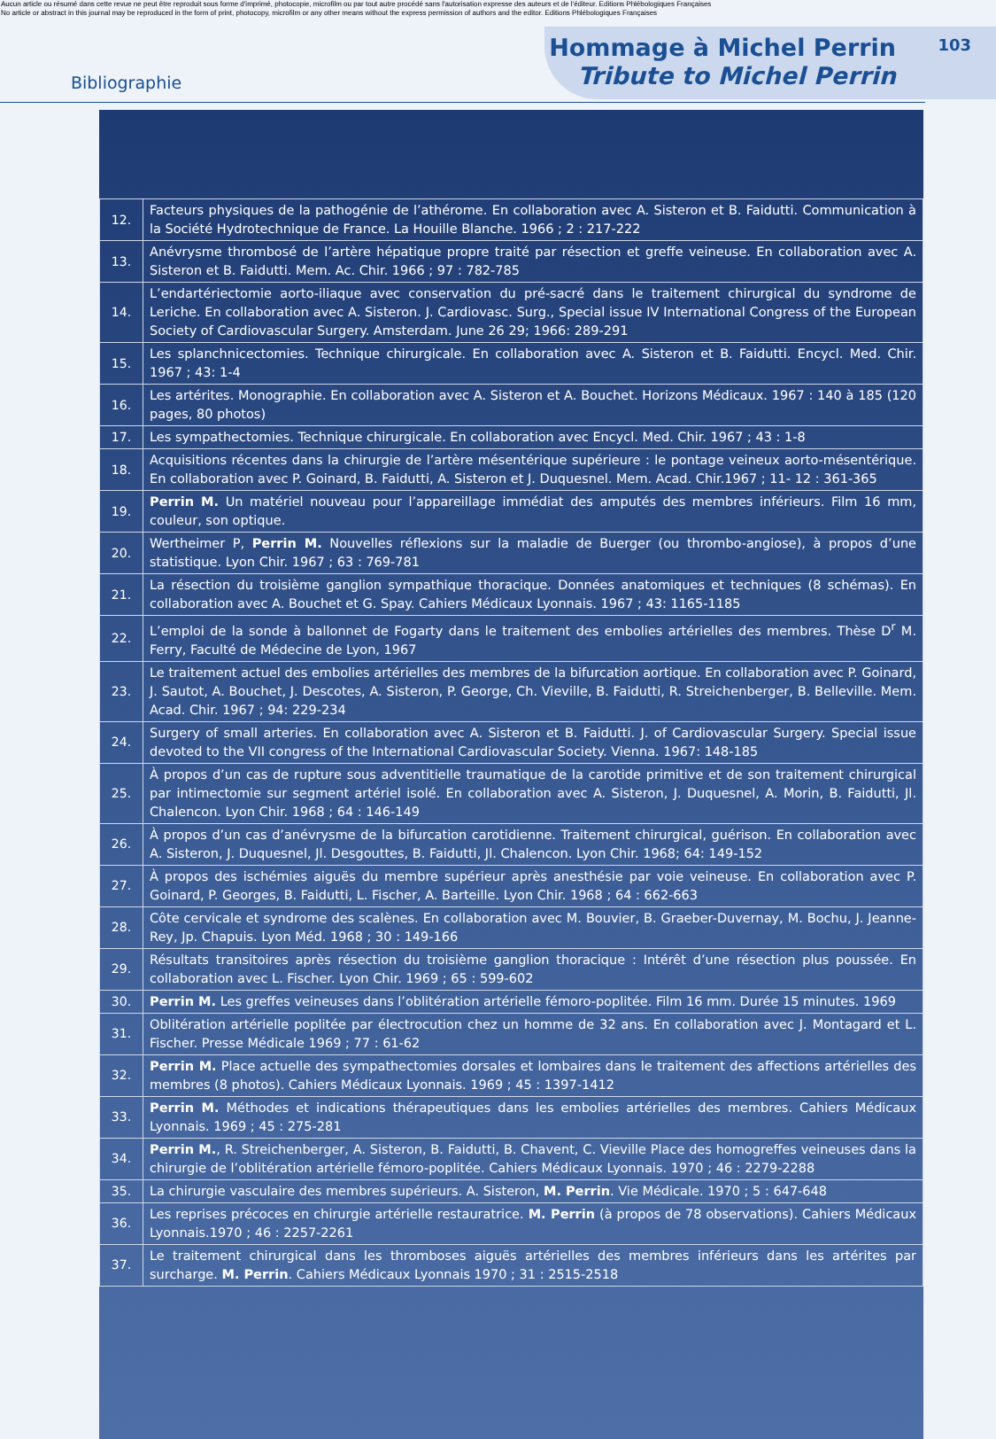Aucun article ou résumé dans cette revue ne peut être reproduit sous forme d'imprimé, photocopie, microfilm ou par tout autre procédé sans l'autorisation expresse des auteurs et de l'éditeur. Editions Phlébologiques Françaises
No article or abstract in this journal may be reproduced in the form of print, photocopy, microfilm or any other means without the express permission of authors and the editor. Editions Phlébologiques Françaises
Bibliographie
Hommage à Michel Perrin
Tribute to Michel Perrin
103
| 12. | Facteurs physiques de la pathogénie de l’athérome. En collaboration avec A. Sisteron et B. Faidutti. Communication à la Société Hydrotechnique de France. La Houille Blanche. 1966 ; 2 : 217-222 |
| 13. | Anévrysme thrombosé de l’artère hépatique propre traité par résection et greffe veineuse. En collaboration avec A. Sisteron et B. Faidutti. Mem. Ac. Chir. 1966 ; 97 : 782-785 |
| 14. | L’endartériectomie aorto-iliaque avec conservation du pré-sacré dans le traitement chirurgical du syndrome de Leriche. En collaboration avec A. Sisteron. J. Cardiovasc. Surg., Special issue IV International Congress of the European Society of Cardiovascular Surgery. Amsterdam. June 26 29; 1966: 289-291 |
| 15. | Les splanchnicectomies. Technique chirurgicale. En collaboration avec A. Sisteron et B. Faidutti. Encycl. Med. Chir. 1967 ; 43: 1-4 |
| 16. | Les artérites. Monographie. En collaboration avec A. Sisteron et A. Bouchet. Horizons Médicaux. 1967 : 140 à 185 (120 pages, 80 photos) |
| 17. | Les sympathectomies. Technique chirurgicale. En collaboration avec Encycl. Med. Chir. 1967 ; 43 : 1-8 |
| 18. | Acquisitions récentes dans la chirurgie de l’artère mésentérique supérieure : le pontage veineux aorto-mésentérique. En collaboration avec P. Goinard, B. Faidutti, A. Sisteron et J. Duquesnel. Mem. Acad. Chir.1967 ; 11- 12 : 361-365 |
| 19. | Perrin M. Un matériel nouveau pour l’appareillage immédiat des amputés des membres inférieurs. Film 16 mm, couleur, son optique. |
| 20. | Wertheimer P, Perrin M. Nouvelles réflexions sur la maladie de Buerger (ou thrombo-angiose), à propos d’une statistique. Lyon Chir. 1967 ; 63 : 769-781 |
| 21. | La résection du troisième ganglion sympathique thoracique. Données anatomiques et techniques (8 schémas). En collaboration avec A. Bouchet et G. Spay. Cahiers Médicaux Lyonnais. 1967 ; 43: 1165-1185 |
| 22. | L’emploi de la sonde à ballonnet de Fogarty dans le traitement des embolies artérielles des membres. Thèse D<sup>r</sup> M. Ferry, Faculté de Médecine de Lyon, 1967 |
| 23. | Le traitement actuel des embolies artérielles des membres de la bifurcation aortique. En collaboration avec P. Goinard, J. Sautot, A. Bouchet, J. Descotes, A. Sisteron, P. George, Ch. Vieville, B. Faidutti, R. Streichenberger, B. Belleville. Mem. Acad. Chir. 1967 ; 94: 229-234 |
| 24. | Surgery of small arteries. En collaboration avec A. Sisteron et B. Faidutti. J. of Cardiovascular Surgery. Special issue devoted to the VII congress of the International Cardiovascular Society. Vienna. 1967: 148-185 |
| 25. | À propos d’un cas de rupture sous adventitielle traumatique de la carotide primitive et de son traitement chirurgical par intimectomie sur segment artériel isolé. En collaboration avec A. Sisteron, J. Duquesnel, A. Morin, B. Faidutti, Jl. Chalencon. Lyon Chir. 1968 ; 64 : 146-149 |
| 26. | À propos d’un cas d’anévrysme de la bifurcation carotidienne. Traitement chirurgical, guérison. En collaboration avec A. Sisteron, J. Duquesnel, Jl. Desgouttes, B. Faidutti, Jl. Chalencon. Lyon Chir. 1968; 64: 149-152 |
| 27. | À propos des ischémies aiguës du membre supérieur après anesthésie par voie veineuse. En collaboration avec P. Goinard, P. Georges, B. Faidutti, L. Fischer, A. Barteille. Lyon Chir. 1968 ; 64 : 662-663 |
| 28. | Côte cervicale et syndrome des scalènes. En collaboration avec M. Bouvier, B. Graeber-Duvernay, M. Bochu, J. Jeanne-Rey, Jp. Chapuis. Lyon Méd. 1968 ; 30 : 149-166 |
| 29. | Résultats transitoires après résection du troisième ganglion thoracique : Intérêt d’une résection plus poussée. En collaboration avec L. Fischer. Lyon Chir. 1969 ; 65 : 599-602 |
| 30. | Perrin M. Les greffes veineuses dans l’oblitération artérielle fémoro-poplitée. Film 16 mm. Durée 15 minutes. 1969 |
| 31. | Oblitération artérielle poplitée par électrocution chez un homme de 32 ans. En collaboration avec J. Montagard et L. Fischer. Presse Médicale 1969 ; 77 : 61-62 |
| 32. | Perrin M. Place actuelle des sympathectomies dorsales et lombaires dans le traitement des affections artérielles des membres (8 photos). Cahiers Médicaux Lyonnais. 1969 ; 45 : 1397-1412 |
| 33. | Perrin M. Méthodes et indications thérapeutiques dans les embolies artérielles des membres. Cahiers Médicaux Lyonnais. 1969 ; 45 : 275-281 |
| 34. | Perrin M. , R. Streichenberger, A. Sisteron, B. Faidutti, B. Chavent, C. Vieville Place des homogreffes veineuses dans la chirurgie de l’oblitération artérielle fémoro-poplitée. Cahiers Médicaux Lyonnais. 1970 ; 46 : 2279-2288 |
| 35. | La chirurgie vasculaire des membres supérieurs. A. Sisteron, M. Perrin . Vie Médicale. 1970 ; 5 : 647-648 |
| 36. | Les reprises précoces en chirurgie artérielle restauratrice. M. Perrin (à propos de 78 observations). Cahiers Médicaux Lyonnais.1970 ; 46 : 2257-2261 |
| 37. | Le traitement chirurgical dans les thromboses aiguës artérielles des membres inférieurs dans les artérites par surcharge. M. Perrin . Cahiers Médicaux Lyonnais 1970 ; 31 : 2515-2518 |